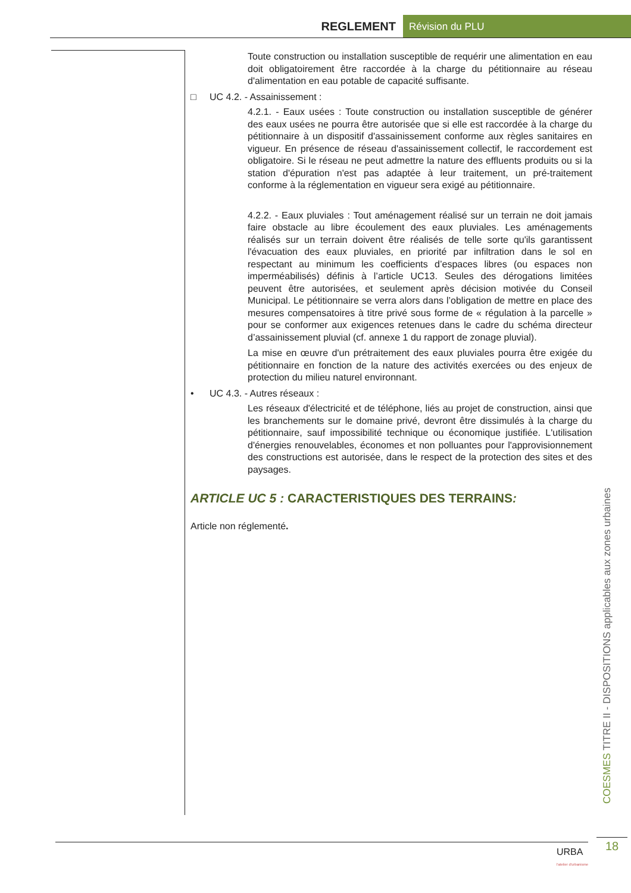REGLEMENT Révision du PLU
Toute construction ou installation susceptible de requérir une alimentation en eau doit obligatoirement être raccordée à la charge du pétitionnaire au réseau d'alimentation en eau potable de capacité suffisante.
□ UC 4.2. - Assainissement :
4.2.1. - Eaux usées : Toute construction ou installation susceptible de générer des eaux usées ne pourra être autorisée que si elle est raccordée à la charge du pétitionnaire à un dispositif d'assainissement conforme aux règles sanitaires en vigueur. En présence de réseau d'assainissement collectif, le raccordement est obligatoire. Si le réseau ne peut admettre la nature des effluents produits ou si la station d'épuration n'est pas adaptée à leur traitement, un pré-traitement conforme à la réglementation en vigueur sera exigé au pétitionnaire.
4.2.2. - Eaux pluviales : Tout aménagement réalisé sur un terrain ne doit jamais faire obstacle au libre écoulement des eaux pluviales. Les aménagements réalisés sur un terrain doivent être réalisés de telle sorte qu'ils garantissent l'évacuation des eaux pluviales, en priorité par infiltration dans le sol en respectant au minimum les coefficients d’espaces libres (ou espaces non imperméabilisés) définis à l’article UC13. Seules des dérogations limitées peuvent être autorisées, et seulement après décision motivée du Conseil Municipal. Le pétitionnaire se verra alors dans l’obligation de mettre en place des mesures compensatoires à titre privé sous forme de « régulation à la parcelle » pour se conformer aux exigences retenues dans le cadre du schéma directeur d’assainissement pluvial (cf. annexe 1 du rapport de zonage pluvial).
La mise en œuvre d'un prétraitement des eaux pluviales pourra être exigée du pétitionnaire en fonction de la nature des activités exercées ou des enjeux de protection du milieu naturel environnant.
• UC 4.3. - Autres réseaux :
Les réseaux d'électricité et de téléphone, liés au projet de construction, ainsi que les branchements sur le domaine privé, devront être dissimulés à la charge du pétitionnaire, sauf impossibilité technique ou économique justifiée. L'utilisation d'énergies renouvelables, économes et non polluantes pour l'approvisionnement des constructions est autorisée, dans le respect de la protection des sites et des paysages.
ARTICLE UC 5 : CARACTERISTIQUES DES TERRAINS:
Article non réglementé.
COESMES TITRE II - DISPOSITIONS applicables aux zones urbaines
18
URBA
l'atelier d'urbanisme